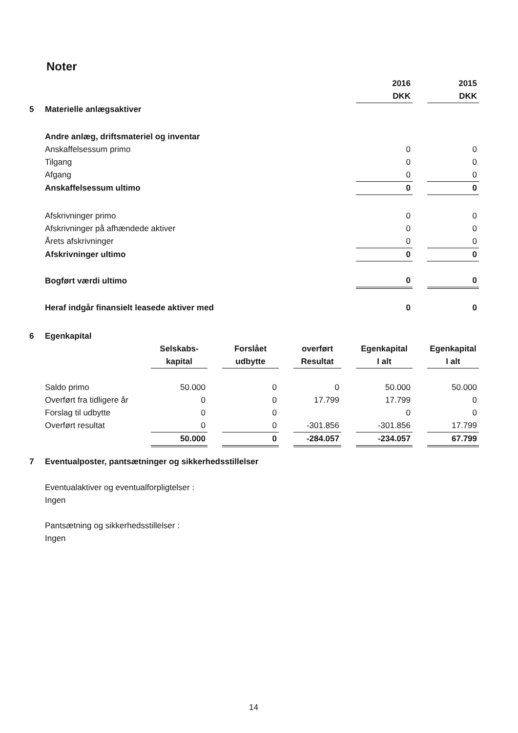Noter
| | | 2016 | | 2015 |
| | | DKK | | DKK |
| 5 | Materielle anlægsaktiver | | | |
| | Andre anlæg, driftsmateriel og inventar | | | |
| | Anskaffelsessum primo | 0 | | 0 |
| | Tilgang | 0 | | 0 |
| | Afgang | 0 | | 0 |
| | Anskaffelsessum ultimo | 0 | | 0 |
| | Afskrivninger primo | 0 | | 0 |
| | Afskrivninger på afhændede aktiver | 0 | | 0 |
| | Årets afskrivninger | 0 | | 0 |
| | Afskrivninger ultimo | 0 | | 0 |
| | Bogført værdi ultimo | 0 | | 0 |
| | Heraf indgår finansielt leasede aktiver med | 0 | | 0 |
| 6 | Egenkapital | | | | | | | | | |
| | | Selskabs- | | Forslået | | overført | | Egenkapital | | Egenkapital |
| | | kapital | | udbytte | | Resultat | | I alt | | I alt |
| | Saldo primo | 50.000 | | 0 | | 0 | | 50.000 | | 50.000 |
| | Overført fra tidligere år | 0 | | 0 | | 17.799 | | 17.799 | | 0 |
| | Forslag til udbytte | 0 | | 0 | | | | 0 | | 0 |
| | Overført resultat | 0 | | 0 | | -301.856 | | -301.856 | | 17.799 |
| | | 50.000 | | 0 | | -284.057 | | -234.057 | | 67.799 |
7 Eventualposter, pantsætninger og sikkerhedsstillelser
Eventualaktiver og eventualforpligtelser :
Ingen
Pantsætning og sikkerhedsstillelser :
Ingen
14